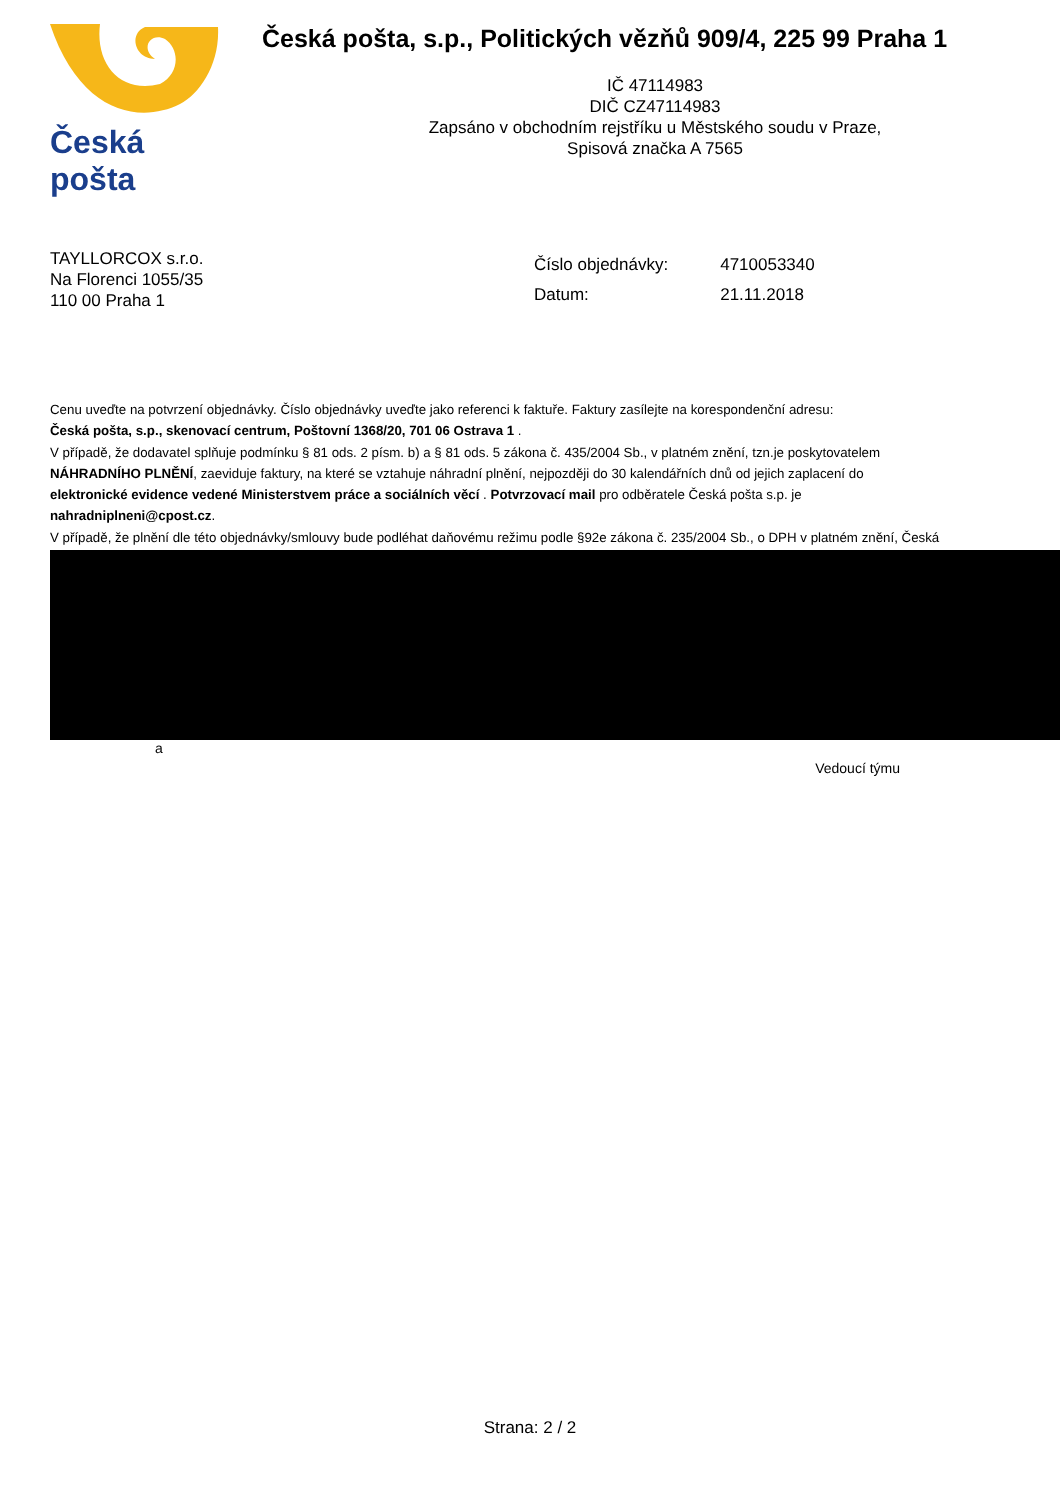Česká pošta
Česká pošta, s.p., Politických vězňů 909/4, 225 99 Praha 1
IČ 47114983
DIČ CZ47114983
Zapsáno v obchodním rejstříku u Městského soudu v Praze,
Spisová značka A 7565
TAYLLORCOX s.r.o.
Na Florenci 1055/35
110 00 Praha 1
| Číslo objednávky: | 4710053340 |
| Datum: | 21.11.2018 |
Cenu uveďte na potvrzení objednávky. Číslo objednávky uveďte jako referenci k faktuře. Faktury zasílejte na korespondenční adresu:
Česká pošta, s.p., skenovací centrum, Poštovní 1368/20, 701 06 Ostrava 1 .
V případě, že dodavatel splňuje podmínku § 81 ods. 2 písm. b) a § 81 ods. 5 zákona č. 435/2004 Sb., v platném znění, tzn.je poskytovatelem
NÁHRADNÍHO PLNĚNÍ, zaeviduje faktury, na které se vztahuje náhradní plnění, nejpozději do 30 kalendářních dnů od jejich zaplacení do
elektronické evidence vedené Ministerstvem práce a sociálních věcí . Potvrzovací mail pro odběratele Česká pošta s.p. je
nahradniplneni@cpost.cz.
V případě, že plnění dle této objednávky/smlouvy bude podléhat daňovému režimu podle §92e zákona č. 235/2004 Sb., o DPH v platném znění, Česká
a Vedoucí týmu
Strana: 2 / 2